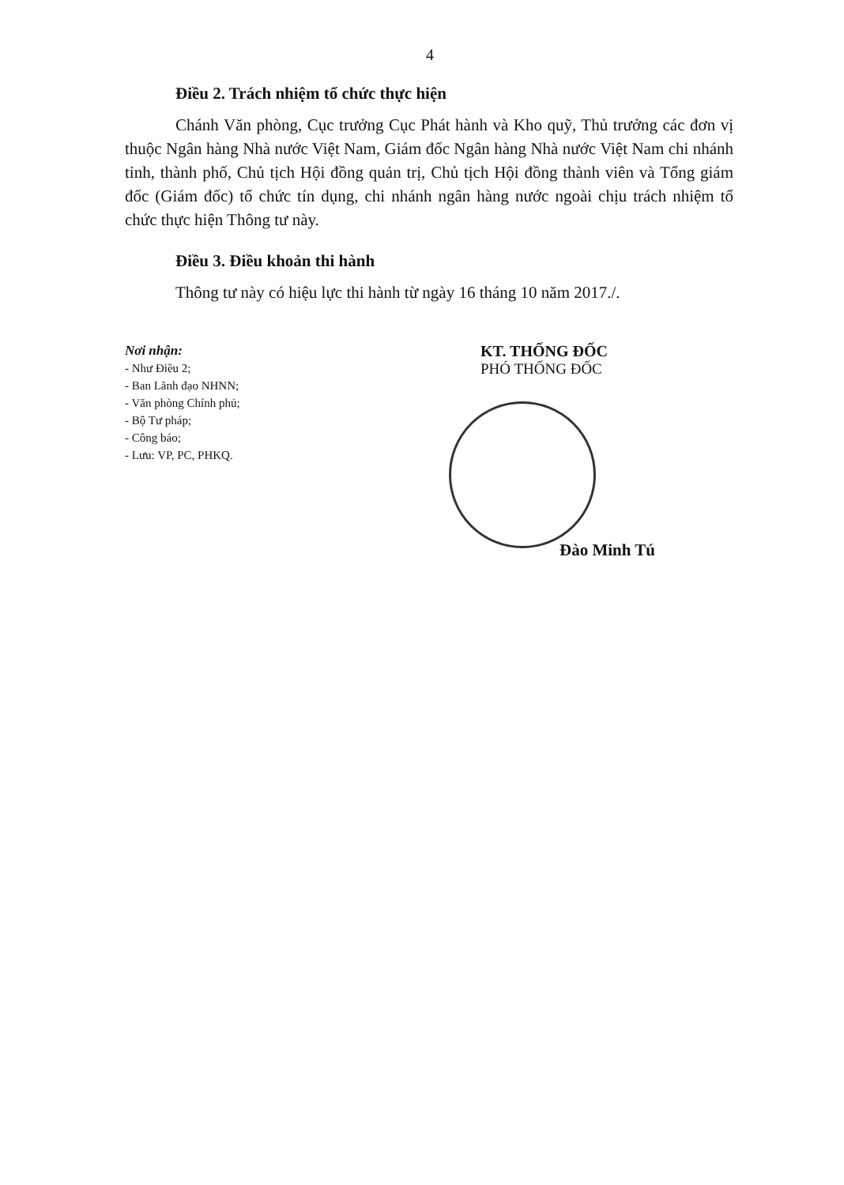4
Điều 2. Trách nhiệm tổ chức thực hiện
Chánh Văn phòng, Cục trưởng Cục Phát hành và Kho quỹ, Thủ trưởng các đơn vị thuộc Ngân hàng Nhà nước Việt Nam, Giám đốc Ngân hàng Nhà nước Việt Nam chi nhánh tỉnh, thành phố, Chủ tịch Hội đồng quản trị, Chủ tịch Hội đồng thành viên và Tổng giám đốc (Giám đốc) tổ chức tín dụng, chi nhánh ngân hàng nước ngoài chịu trách nhiệm tổ chức thực hiện Thông tư này.
Điều 3. Điều khoản thi hành
Thông tư này có hiệu lực thi hành từ ngày 16 tháng 10 năm 2017./.
Nơi nhận:
- Như Điều 2;
- Ban Lãnh đạo NHNN;
- Văn phòng Chính phủ;
- Bộ Tư pháp;
- Công báo;
- Lưu: VP, PC, PHKQ.
KT. THỐNG ĐỐC
PHÓ THỐNG ĐỐC
Đào Minh Tú